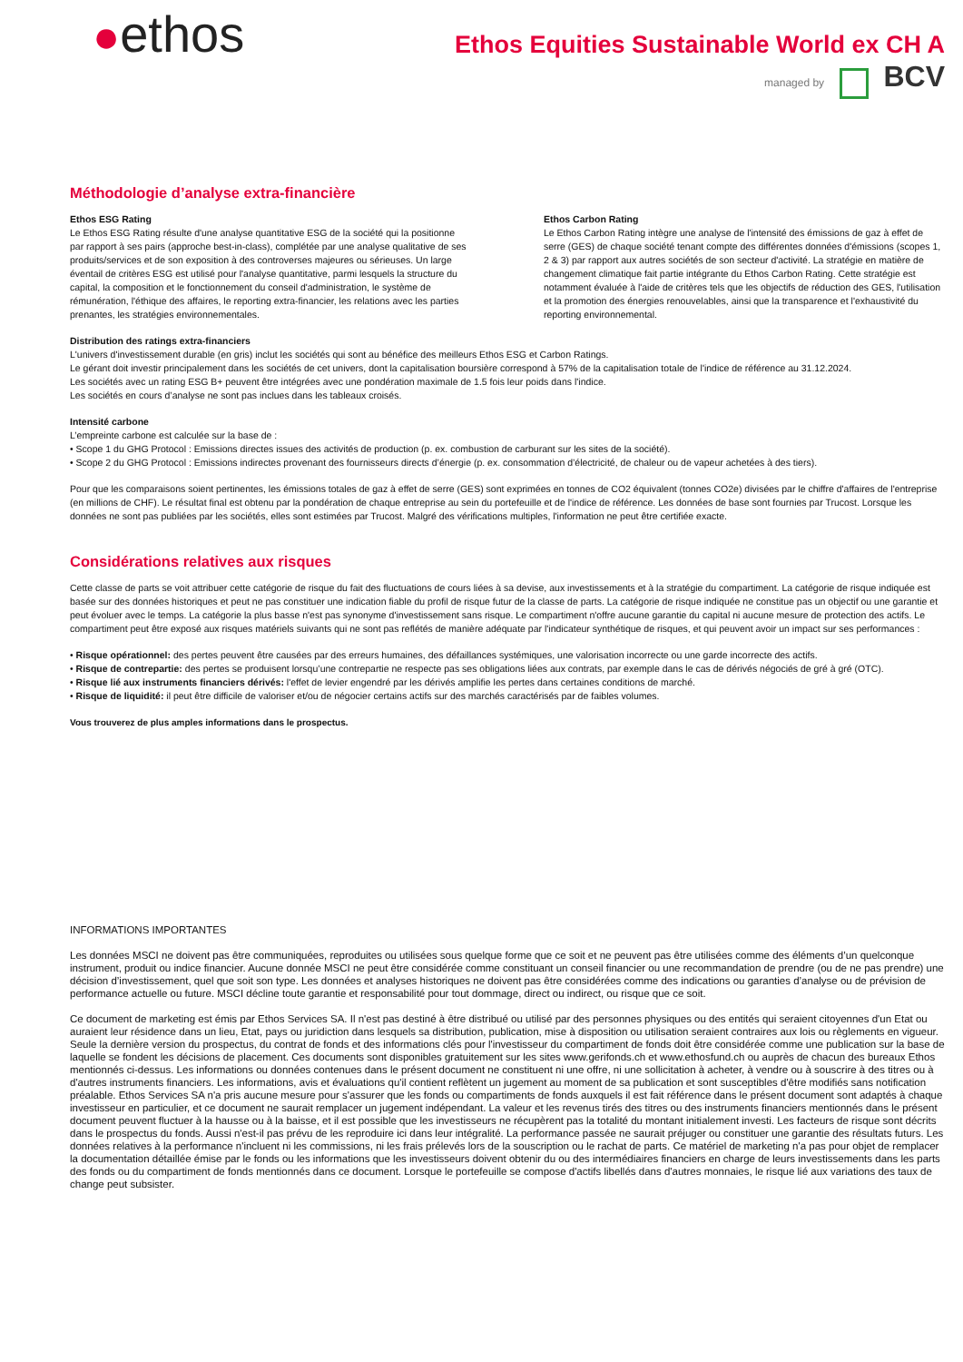●ethos
Ethos Equities Sustainable World ex CH A
managed by BCV
Méthodologie d’analyse extra-financière
Ethos ESG Rating
Le Ethos ESG Rating résulte d'une analyse quantitative ESG de la société qui la positionne par rapport à ses pairs (approche best-in-class), complétée par une analyse qualitative de ses produits/services et de son exposition à des controverses majeures ou sérieuses. Un large éventail de critères ESG est utilisé pour l'analyse quantitative, parmi lesquels la structure du capital, la composition et le fonctionnement du conseil d'administration, le système de rémunération, l'éthique des affaires, le reporting extra-financier, les relations avec les parties prenantes, les stratégies environnementales.
Ethos Carbon Rating
Le Ethos Carbon Rating intègre une analyse de l'intensité des émissions de gaz à effet de serre (GES) de chaque société tenant compte des différentes données d'émissions (scopes 1, 2 & 3) par rapport aux autres sociétés de son secteur d'activité. La stratégie en matière de changement climatique fait partie intégrante du Ethos Carbon Rating. Cette stratégie est notamment évaluée à l'aide de critères tels que les objectifs de réduction des GES, l'utilisation et la promotion des énergies renouvelables, ainsi que la transparence et l'exhaustivité du reporting environnemental.
Distribution des ratings extra-financiers
L'univers d'investissement durable (en gris) inclut les sociétés qui sont au bénéfice des meilleurs Ethos ESG et Carbon Ratings.
Le gérant doit investir principalement dans les sociétés de cet univers, dont la capitalisation boursière correspond à 57% de la capitalisation totale de l'indice de référence au 31.12.2024.
Les sociétés avec un rating ESG B+ peuvent être intégrées avec une pondération maximale de 1.5 fois leur poids dans l'indice.
Les sociétés en cours d’analyse ne sont pas inclues dans les tableaux croisés.
Intensité carbone
L’empreinte carbone est calculée sur la base de :
• Scope 1 du GHG Protocol : Emissions directes issues des activités de production (p. ex. combustion de carburant sur les sites de la société).
• Scope 2 du GHG Protocol : Emissions indirectes provenant des fournisseurs directs d’énergie (p. ex. consommation d’électricité, de chaleur ou de vapeur achetées à des tiers).
Pour que les comparaisons soient pertinentes, les émissions totales de gaz à effet de serre (GES) sont exprimées en tonnes de CO2 équivalent (tonnes CO2e) divisées par le chiffre d'affaires de l'entreprise (en millions de CHF). Le résultat final est obtenu par la pondération de chaque entreprise au sein du portefeuille et de l'indice de référence. Les données de base sont fournies par Trucost. Lorsque les données ne sont pas publiées par les sociétés, elles sont estimées par Trucost. Malgré des vérifications multiples, l'information ne peut être certifiée exacte.
Considérations relatives aux risques
Cette classe de parts se voit attribuer cette catégorie de risque du fait des fluctuations de cours liées à sa devise, aux investissements et à la stratégie du compartiment. La catégorie de risque indiquée est basée sur des données historiques et peut ne pas constituer une indication fiable du profil de risque futur de la classe de parts. La catégorie de risque indiquée ne constitue pas un objectif ou une garantie et peut évoluer avec le temps. La catégorie la plus basse n'est pas synonyme d'investissement sans risque. Le compartiment n'offre aucune garantie du capital ni aucune mesure de protection des actifs. Le compartiment peut être exposé aux risques matériels suivants qui ne sont pas reflétés de manière adéquate par l'indicateur synthétique de risques, et qui peuvent avoir un impact sur ses performances :
• Risque opérationnel: des pertes peuvent être causées par des erreurs humaines, des défaillances systémiques, une valorisation incorrecte ou une garde incorrecte des actifs.
• Risque de contrepartie: des pertes se produisent lorsqu’une contrepartie ne respecte pas ses obligations liées aux contrats, par exemple dans le cas de dérivés négociés de gré à gré (OTC).
• Risque lié aux instruments financiers dérivés: l'effet de levier engendré par les dérivés amplifie les pertes dans certaines conditions de marché.
• Risque de liquidité: il peut être difficile de valoriser et/ou de négocier certains actifs sur des marchés caractérisés par de faibles volumes.
Vous trouverez de plus amples informations dans le prospectus.
INFORMATIONS IMPORTANTES
Les données MSCI ne doivent pas être communiquées, reproduites ou utilisées sous quelque forme que ce soit et ne peuvent pas être utilisées comme des éléments d’un quelconque instrument, produit ou indice financier. Aucune donnée MSCI ne peut être considérée comme constituant un conseil financier ou une recommandation de prendre (ou de ne pas prendre) une décision d’investissement, quel que soit son type. Les données et analyses historiques ne doivent pas être considérées comme des indications ou garanties d’analyse ou de prévision de performance actuelle ou future. MSCI décline toute garantie et responsabilité pour tout dommage, direct ou indirect, ou risque que ce soit.
Ce document de marketing est émis par Ethos Services SA. Il n'est pas destiné à être distribué ou utilisé par des personnes physiques ou des entités qui seraient citoyennes d'un Etat ou auraient leur résidence dans un lieu, Etat, pays ou juridiction dans lesquels sa distribution, publication, mise à disposition ou utilisation seraient contraires aux lois ou règlements en vigueur. Seule la dernière version du prospectus, du contrat de fonds et des informations clés pour l'investisseur du compartiment de fonds doit être considérée comme une publication sur la base de laquelle se fondent les décisions de placement. Ces documents sont disponibles gratuitement sur les sites www.gerifonds.ch et www.ethosfund.ch ou auprès de chacun des bureaux Ethos mentionnés ci-dessus. Les informations ou données contenues dans le présent document ne constituent ni une offre, ni une sollicitation à acheter, à vendre ou à souscrire à des titres ou à d'autres instruments financiers. Les informations, avis et évaluations qu'il contient reflètent un jugement au moment de sa publication et sont susceptibles d'être modifiés sans notification préalable. Ethos Services SA n'a pris aucune mesure pour s'assurer que les fonds ou compartiments de fonds auxquels il est fait référence dans le présent document sont adaptés à chaque investisseur en particulier, et ce document ne saurait remplacer un jugement indépendant. La valeur et les revenus tirés des titres ou des instruments financiers mentionnés dans le présent document peuvent fluctuer à la hausse ou à la baisse, et il est possible que les investisseurs ne récupèrent pas la totalité du montant initialement investi. Les facteurs de risque sont décrits dans le prospectus du fonds. Aussi n'est-il pas prévu de les reproduire ici dans leur intégralité. La performance passée ne saurait préjuger ou constituer une garantie des résultats futurs. Les données relatives à la performance n'incluent ni les commissions, ni les frais prélevés lors de la souscription ou le rachat de parts. Ce matériel de marketing n'a pas pour objet de remplacer la documentation détaillée émise par le fonds ou les informations que les investisseurs doivent obtenir du ou des intermédiaires financiers en charge de leurs investissements dans les parts des fonds ou du compartiment de fonds mentionnés dans ce document. Lorsque le portefeuille se compose d'actifs libellés dans d'autres monnaies, le risque lié aux variations des taux de change peut subsister.